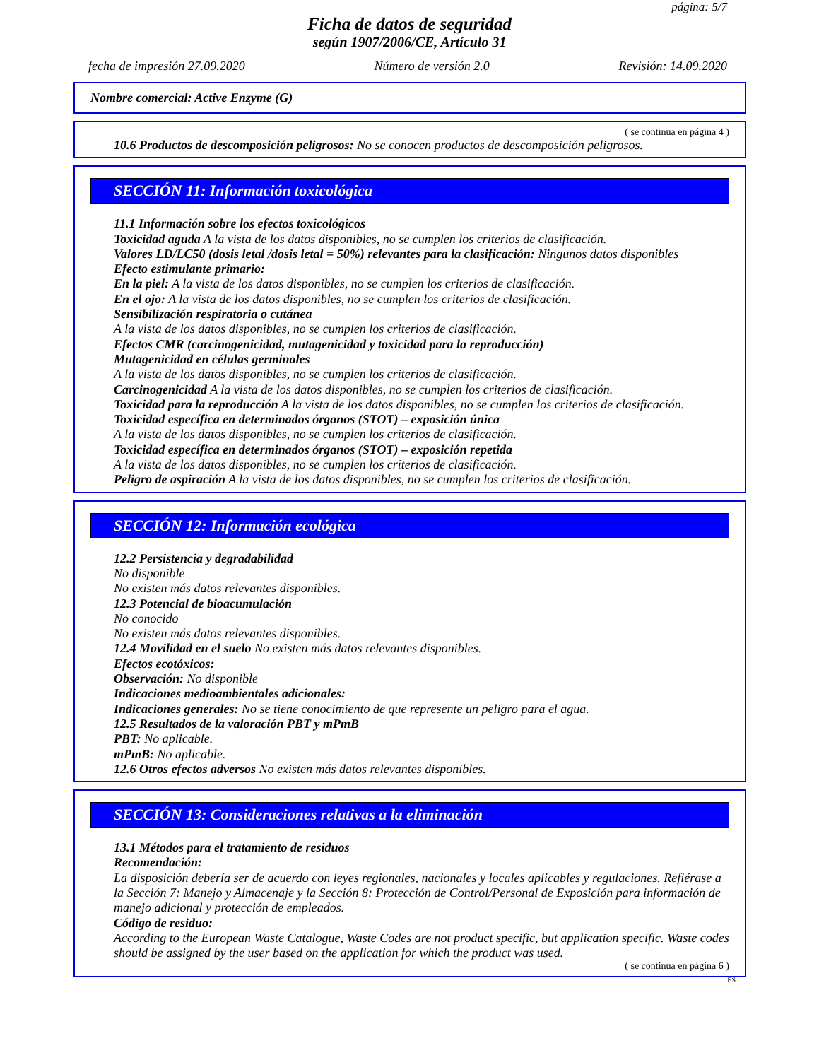página: 5/7
Ficha de datos de seguridad
según 1907/2006/CE, Artículo 31
fecha de impresión 27.09.2020 Número de versión 2.0 Revisión: 14.09.2020
Nombre comercial: Active Enzyme (G)
( se continua en página 4 )
10.6 Productos de descomposición peligrosos: No se conocen productos de descomposición peligrosos.
SECCIÓN 11: Información toxicológica
11.1 Información sobre los efectos toxicológicos
Toxicidad aguda A la vista de los datos disponibles, no se cumplen los criterios de clasificación.
Valores LD/LC50 (dosis letal /dosis letal = 50%) relevantes para la clasificación: Ningunos datos disponibles
Efecto estimulante primario:
En la piel: A la vista de los datos disponibles, no se cumplen los criterios de clasificación.
En el ojo: A la vista de los datos disponibles, no se cumplen los criterios de clasificación.
Sensibilización respiratoria o cutánea
A la vista de los datos disponibles, no se cumplen los criterios de clasificación.
Efectos CMR (carcinogenicidad, mutagenicidad y toxicidad para la reproducción)
Mutagenicidad en células germinales
A la vista de los datos disponibles, no se cumplen los criterios de clasificación.
Carcinogenicidad A la vista de los datos disponibles, no se cumplen los criterios de clasificación.
Toxicidad para la reproducción A la vista de los datos disponibles, no se cumplen los criterios de clasificación.
Toxicidad específica en determinados órganos (STOT) – exposición única
A la vista de los datos disponibles, no se cumplen los criterios de clasificación.
Toxicidad específica en determinados órganos (STOT) – exposición repetida
A la vista de los datos disponibles, no se cumplen los criterios de clasificación.
Peligro de aspiración A la vista de los datos disponibles, no se cumplen los criterios de clasificación.
* SECCIÓN 12: Información ecológica
12.2 Persistencia y degradabilidad
No disponible
No existen más datos relevantes disponibles.
12.3 Potencial de bioacumulación
No conocido
No existen más datos relevantes disponibles.
12.4 Movilidad en el suelo No existen más datos relevantes disponibles.
Efectos ecotóxicos:
Observación: No disponible
Indicaciones medioambientales adicionales:
Indicaciones generales: No se tiene conocimiento de que represente un peligro para el agua.
12.5 Resultados de la valoración PBT y mPmB
PBT: No aplicable.
mPmB: No aplicable.
12.6 Otros efectos adversos No existen más datos relevantes disponibles.
* SECCIÓN 13: Consideraciones relativas a la eliminación
13.1 Métodos para el tratamiento de residuos
Recomendación:
La disposición debería ser de acuerdo con leyes regionales, nacionales y locales aplicables y regulaciones. Refiérase a la Sección 7: Manejo y Almacenaje y la Sección 8: Protección de Control/Personal de Exposición para información de manejo adicional y protección de empleados.
Código de residuo:
According to the European Waste Catalogue, Waste Codes are not product specific, but application specific. Waste codes should be assigned by the user based on the application for which the product was used.
( se continua en página 6 )
ES